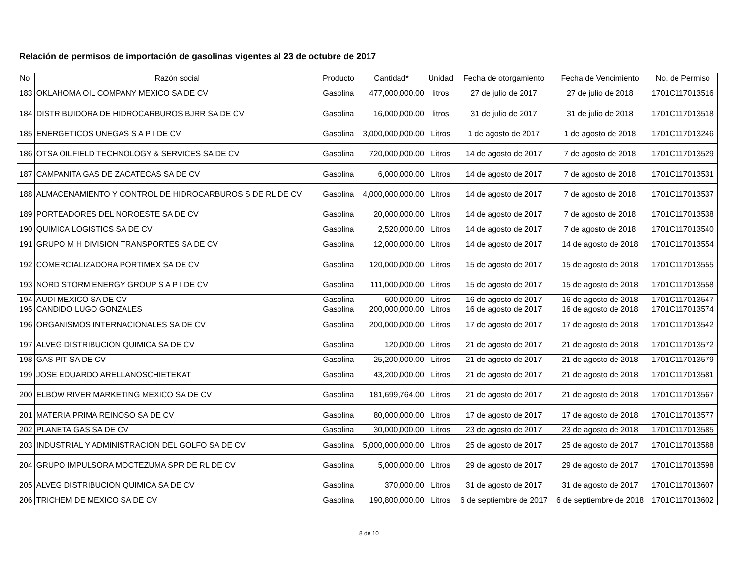Relación de permisos de importación de gasolinas vigentes al 23 de octubre de 2017
| No. | Razón social | Producto | Cantidad* | Unidad | Fecha de otorgamiento | Fecha de Vencimiento | No. de Permiso |
| --- | --- | --- | --- | --- | --- | --- | --- |
| 183 | OKLAHOMA OIL COMPANY MEXICO SA DE CV | Gasolina | 477,000,000.00 | litros | 27 de julio de 2017 | 27 de julio de 2018 | 1701C117013516 |
| 184 | DISTRIBUIDORA DE HIDROCARBUROS BJRR SA DE CV | Gasolina | 16,000,000.00 | litros | 31 de julio de 2017 | 31 de julio de 2018 | 1701C117013518 |
| 185 | ENERGETICOS UNEGAS S A P I DE CV | Gasolina | 3,000,000,000.00 | Litros | 1 de agosto de 2017 | 1 de agosto de 2018 | 1701C117013246 |
| 186 | OTSA OILFIELD TECHNOLOGY & SERVICES SA DE CV | Gasolina | 720,000,000.00 | Litros | 14 de agosto de 2017 | 7 de agosto de 2018 | 1701C117013529 |
| 187 | CAMPANITA GAS DE ZACATECAS SA DE CV | Gasolina | 6,000,000.00 | Litros | 14 de agosto de 2017 | 7 de agosto de 2018 | 1701C117013531 |
| 188 | ALMACENAMIENTO Y CONTROL DE HIDROCARBUROS S DE RL DE CV | Gasolina | 4,000,000,000.00 | Litros | 14 de agosto de 2017 | 7 de agosto de 2018 | 1701C117013537 |
| 189 | PORTEADORES DEL NOROESTE SA DE CV | Gasolina | 20,000,000.00 | Litros | 14 de agosto de 2017 | 7 de agosto de 2018 | 1701C117013538 |
| 190 | QUIMICA LOGISTICS SA DE CV | Gasolina | 2,520,000.00 | Litros | 14 de agosto de 2017 | 7 de agosto de 2018 | 1701C117013540 |
| 191 | GRUPO M H DIVISION TRANSPORTES SA DE CV | Gasolina | 12,000,000.00 | Litros | 14 de agosto de 2017 | 14 de agosto de 2018 | 1701C117013554 |
| 192 | COMERCIALIZADORA PORTIMEX SA DE CV | Gasolina | 120,000,000.00 | Litros | 15 de agosto de 2017 | 15 de agosto de 2018 | 1701C117013555 |
| 193 | NORD STORM ENERGY GROUP S A P I DE CV | Gasolina | 111,000,000.00 | Litros | 15 de agosto de 2017 | 15 de agosto de 2018 | 1701C117013558 |
| 194 | AUDI MEXICO SA DE CV | Gasolina | 600,000.00 | Litros | 16 de agosto de 2017 | 16 de agosto de 2018 | 1701C117013547 |
| 195 | CANDIDO LUGO GONZALES | Gasolina | 200,000,000.00 | Litros | 16 de agosto de 2017 | 16 de agosto de 2018 | 1701C117013574 |
| 196 | ORGANISMOS INTERNACIONALES SA DE CV | Gasolina | 200,000,000.00 | Litros | 17 de agosto de 2017 | 17 de agosto de 2018 | 1701C117013542 |
| 197 | ALVEG DISTRIBUCION QUIMICA SA DE CV | Gasolina | 120,000.00 | Litros | 21 de agosto de 2017 | 21 de agosto de 2018 | 1701C117013572 |
| 198 | GAS PIT SA DE CV | Gasolina | 25,200,000.00 | Litros | 21 de agosto de 2017 | 21 de agosto de 2018 | 1701C117013579 |
| 199 | JOSE EDUARDO ARELLANOSCHIETEKAT | Gasolina | 43,200,000.00 | Litros | 21 de agosto de 2017 | 21 de agosto de 2018 | 1701C117013581 |
| 200 | ELBOW RIVER MARKETING MEXICO SA DE CV | Gasolina | 181,699,764.00 | Litros | 21 de agosto de 2017 | 21 de agosto de 2018 | 1701C117013567 |
| 201 | MATERIA PRIMA REINOSO SA DE CV | Gasolina | 80,000,000.00 | Litros | 17 de agosto de 2017 | 17 de agosto de 2018 | 1701C117013577 |
| 202 | PLANETA GAS SA DE CV | Gasolina | 30,000,000.00 | Litros | 23 de agosto de 2017 | 23 de agosto de 2018 | 1701C117013585 |
| 203 | INDUSTRIAL Y ADMINISTRACION DEL GOLFO SA DE CV | Gasolina | 5,000,000,000.00 | Litros | 25 de agosto de 2017 | 25 de agosto de 2017 | 1701C117013588 |
| 204 | GRUPO IMPULSORA MOCTEZUMA SPR DE RL DE CV | Gasolina | 5,000,000.00 | Litros | 29 de agosto de 2017 | 29 de agosto de 2017 | 1701C117013598 |
| 205 | ALVEG DISTRIBUCION QUIMICA SA DE CV | Gasolina | 370,000.00 | Litros | 31 de agosto de 2017 | 31 de agosto de 2017 | 1701C117013607 |
| 206 | TRICHEM DE MEXICO SA DE CV | Gasolina | 190,800,000.00 | Litros | 6 de septiembre de 2017 | 6 de septiembre de 2018 | 1701C117013602 |
8 de 10